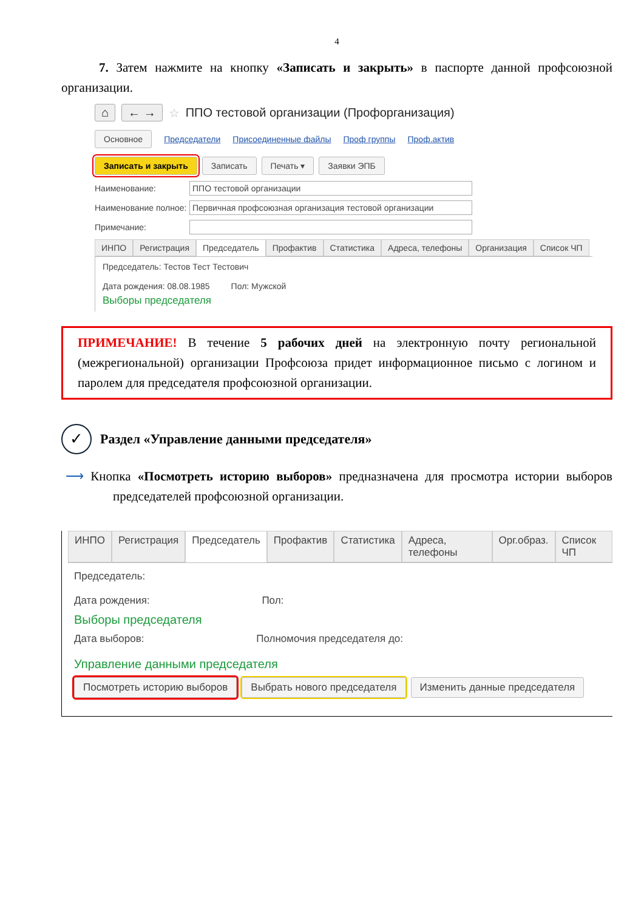4
7. Затем нажмите на кнопку «Записать и закрыть» в паспорте данной профсоюзной организации.
⌂ ← → ☆ ППО тестовой организации (Профорганизация)
Основное Председатели Присоединенные файлы Проф группы Проф.актив
Записать и закрыть Записать Печать ▾ Заявки ЭПБ
Наименование:
ППО тестовой организации
Наименование полное:
Первичная профсоюзная организация тестовой организации
Примечание:
ИНПО Регистрация Председатель Профактив Статистика Адреса, телефоны Организация Список ЧП
Председатель: Тестов Тест Тестович
Дата рождения: 08.08.1985 Пол: Мужской
Выборы председателя
ПРИМЕЧАНИЕ! В течение 5 рабочих дней на электронную почту региональной (межрегиональной) организации Профсоюза придет информационное письмо с логином и паролем для председателя профсоюзной организации.
✓ Раздел «Управление данными председателя»
⟶ Кнопка «Посмотреть историю выборов» предназначена для просмотра истории выборов председателей профсоюзной организации.
ИНПО Регистрация Председатель Профактив Статистика Адреса, телефоны Орг.образ. Список ЧП
Председатель:
Дата рождения: Пол:
Выборы председателя
Дата выборов: Полномочия председателя до:
Управление данными председателя
Посмотреть историю выборов Выбрать нового председателя Изменить данные председателя